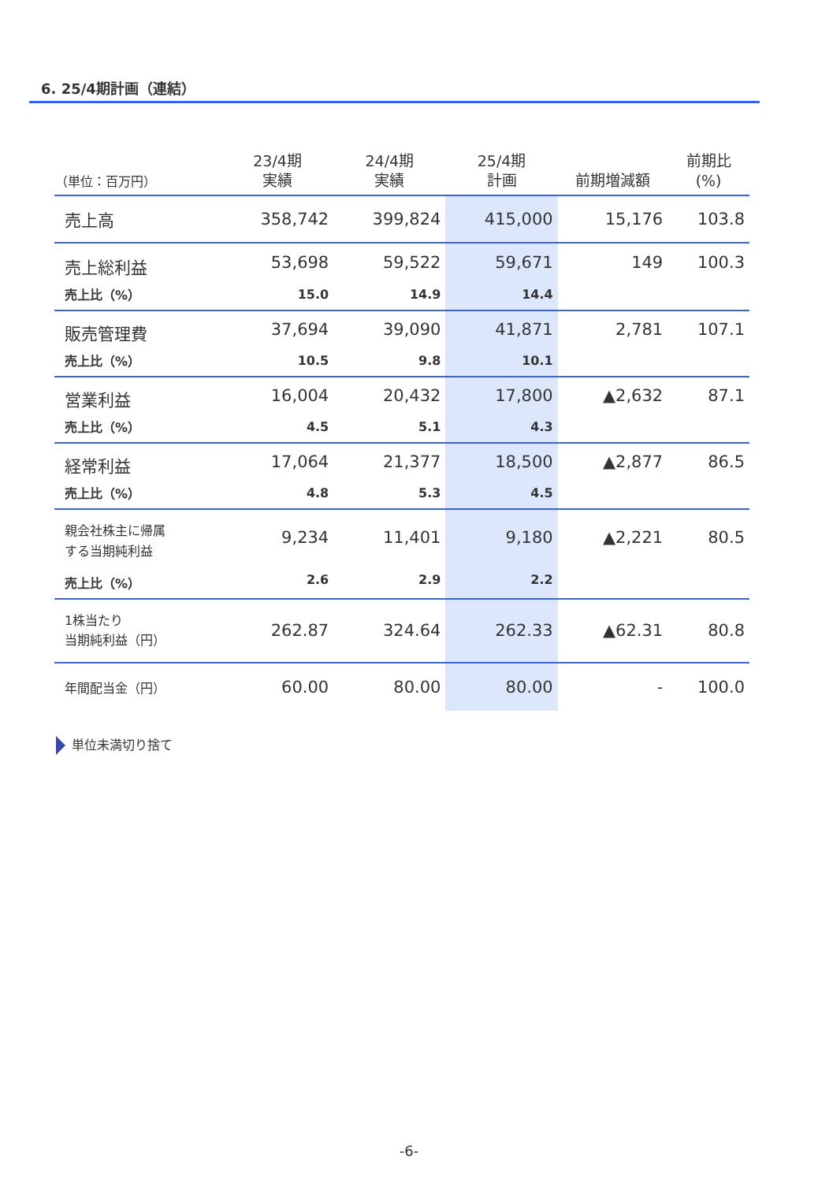6. 25/4期計画（連結）
| （単位：百万円） | 23/4期 実績 | 24/4期 実績 | 25/4期 計画 | 前期増減額 | 前期比 (%) |
| --- | --- | --- | --- | --- | --- |
| 売上高 | 358,742 | 399,824 | 415,000 | 15,176 | 103.8 |
| 売上総利益 | 53,698 | 59,522 | 59,671 | 149 | 100.3 |
| 売上比（%） | 15.0 | 14.9 | 14.4 | | |
| 販売管理費 | 37,694 | 39,090 | 41,871 | 2,781 | 107.1 |
| 売上比（%） | 10.5 | 9.8 | 10.1 | | |
| 営業利益 | 16,004 | 20,432 | 17,800 | ▲2,632 | 87.1 |
| 売上比（%） | 4.5 | 5.1 | 4.3 | | |
| 経常利益 | 17,064 | 21,377 | 18,500 | ▲2,877 | 86.5 |
| 売上比（%） | 4.8 | 5.3 | 4.5 | | |
| 親会社株主に帰属 する当期純利益 | 9,234 | 11,401 | 9,180 | ▲2,221 | 80.5 |
| 売上比（%） | 2.6 | 2.9 | 2.2 | | |
| 1株当たり 当期純利益（円） | 262.87 | 324.64 | 262.33 | ▲62.31 | 80.8 |
| 年間配当金（円） | 60.00 | 80.00 | 80.00 | - | 100.0 |
単位未満切り捨て
-6-